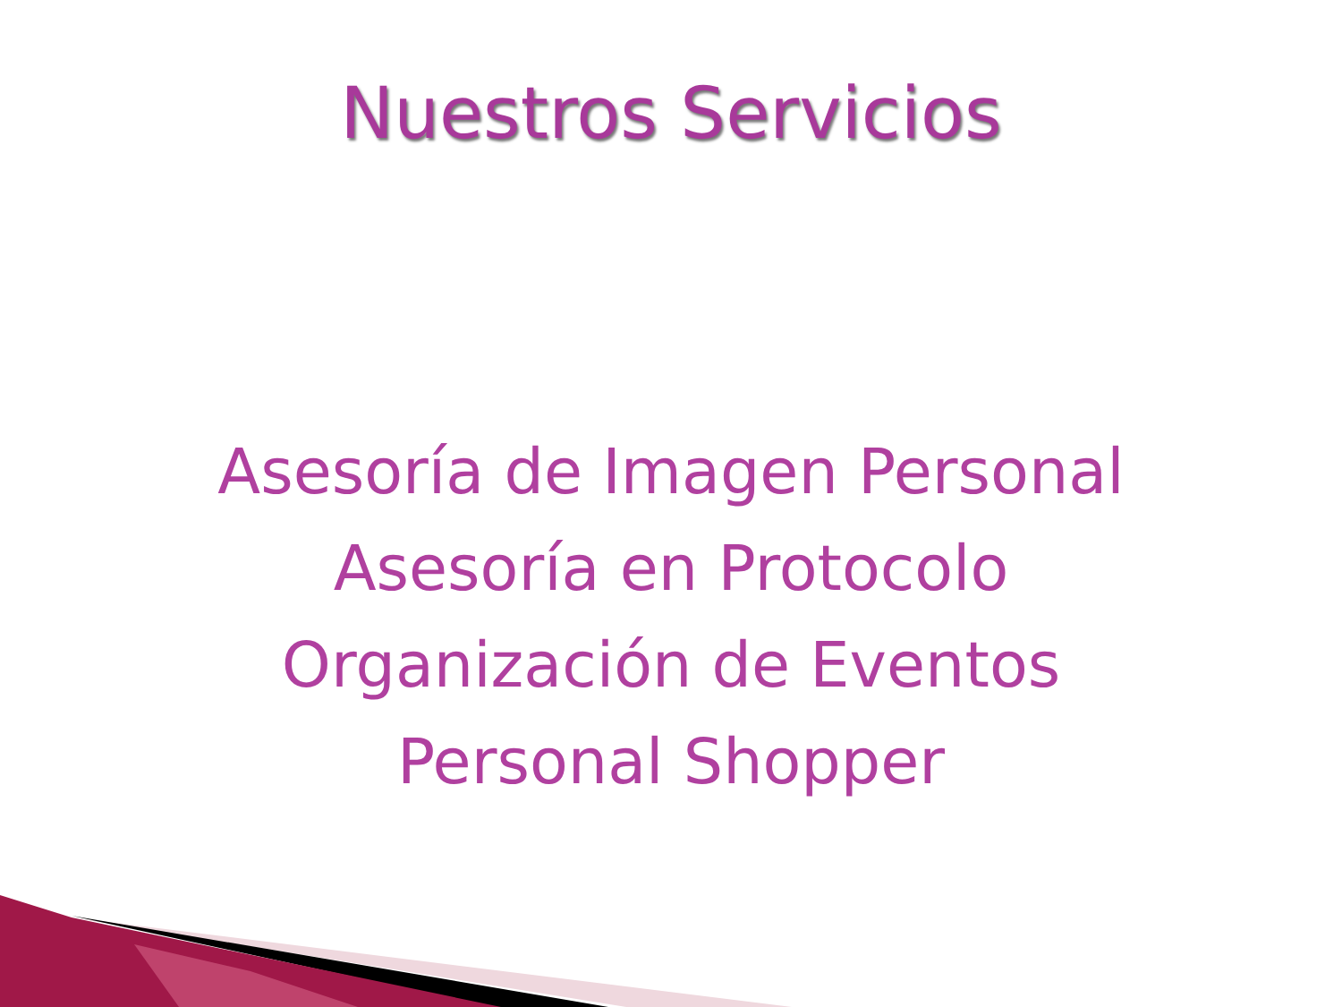Nuestros Servicios
Asesoría de Imagen Personal
Asesoría en Protocolo
Organización de Eventos
Personal Shopper
🔊